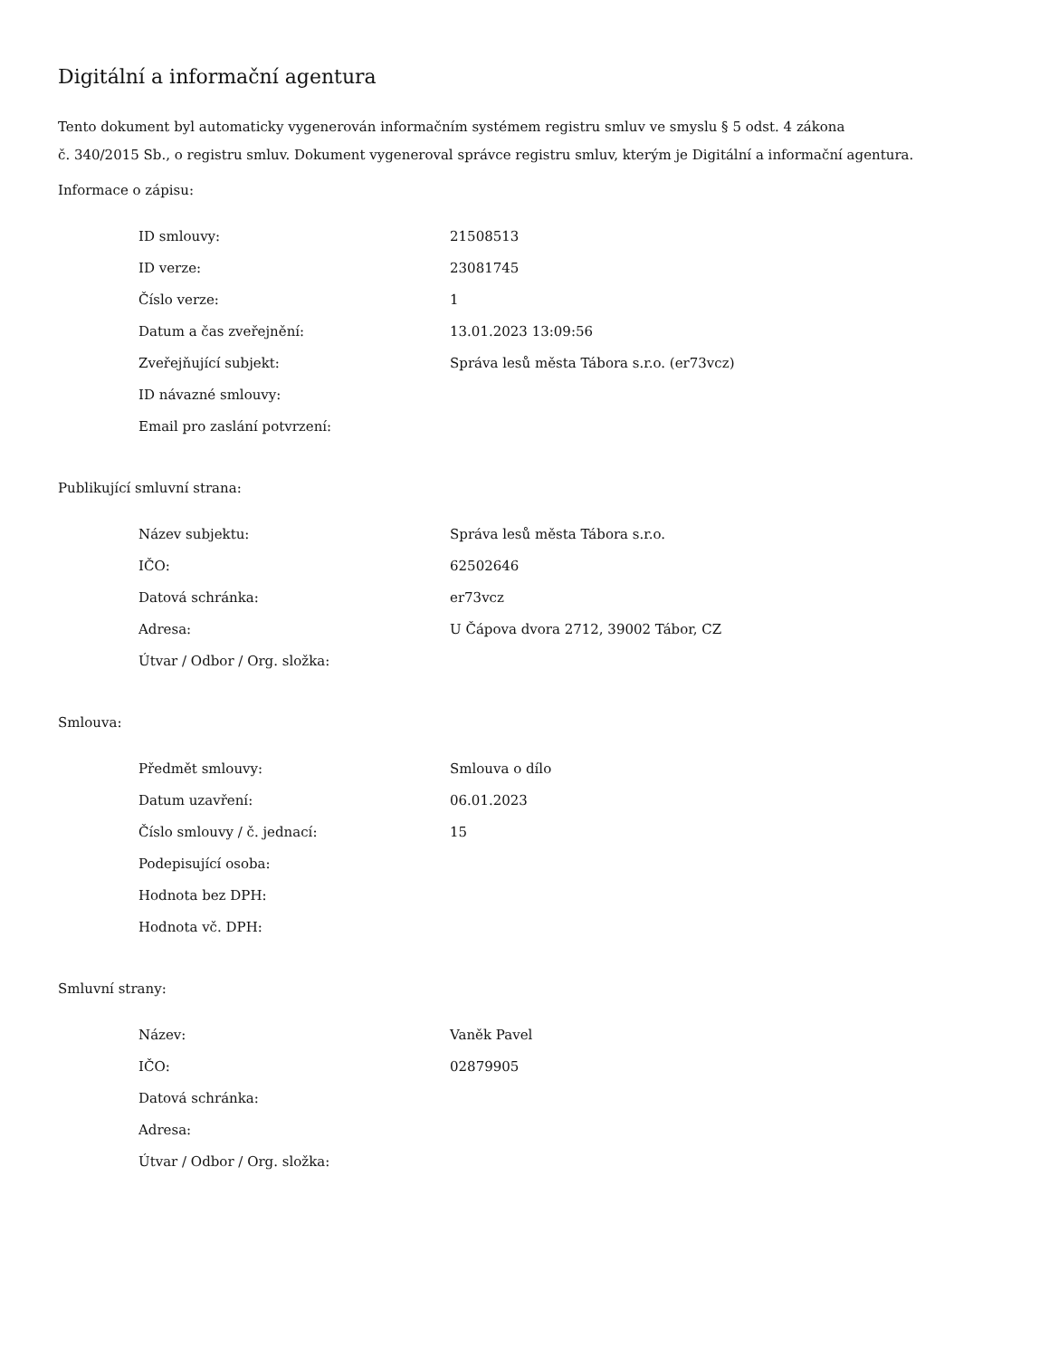Digitální a informační agentura
Tento dokument byl automaticky vygenerován informačním systémem registru smluv ve smyslu § 5 odst. 4 zákona
č. 340/2015 Sb., o registru smluv. Dokument vygeneroval správce registru smluv, kterým je Digitální a informační agentura.
Informace o zápisu:
| ID smlouvy: | 21508513 |
| ID verze: | 23081745 |
| Číslo verze: | 1 |
| Datum a čas zveřejnění: | 13.01.2023 13:09:56 |
| Zveřejňující subjekt: | Správa lesů města Tábora s.r.o. (er73vcz) |
| ID návazné smlouvy: | |
| Email pro zaslání potvrzení: | |
Publikující smluvní strana:
| Název subjektu: | Správa lesů města Tábora s.r.o. |
| IČO: | 62502646 |
| Datová schránka: | er73vcz |
| Adresa: | U Čápova dvora 2712, 39002 Tábor, CZ |
| Útvar / Odbor / Org. složka: | |
Smlouva:
| Předmět smlouvy: | Smlouva o dílo |
| Datum uzavření: | 06.01.2023 |
| Číslo smlouvy / č. jednací: | 15 |
| Podepisující osoba: | |
| Hodnota bez DPH: | |
| Hodnota vč. DPH: | |
Smluvní strany:
| Název: | Vaněk Pavel |
| IČO: | 02879905 |
| Datová schránka: | |
| Adresa: | |
| Útvar / Odbor / Org. složka: | |